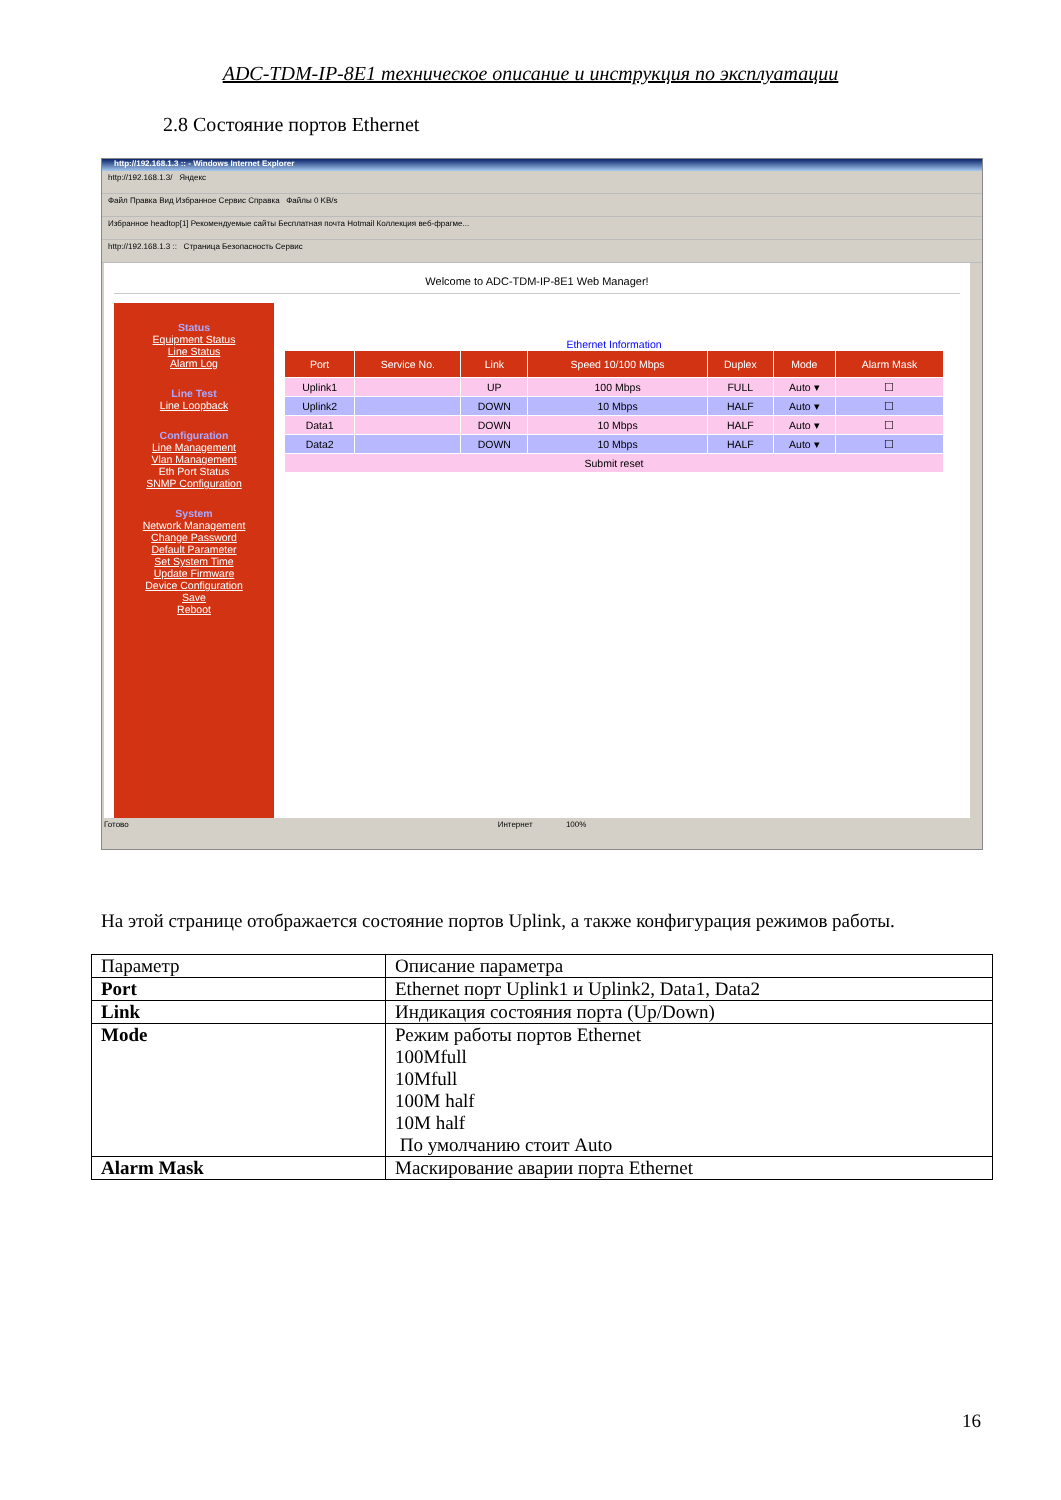ADC-TDM-IP-8E1 техническое описание и инструкция по эксплуатации
2.8 Состояние портов Ethernet
http://192.168.1.3 :: - Windows Internet Explorer
http://192.168.1.3/ Яндекс
Файл Правка Вид Избранное Сервис Справка Файлы 0 KB/s
Избранное headtop[1] Рекомендуемые сайты Бесплатная почта Hotmail Коллекция веб-фрагме...
http://192.168.1.3 :: Страница Безопасность Сервис
Welcome to ADC-TDM-IP-8E1 Web Manager!
Status
Equipment Status
Line Status
Alarm Log
Line Test
Line Loopback
Configuration
Line Management
Vlan Management
Eth Port Status
SNMP Configuration
System
Network Management
Change Password
Default Parameter
Set System Time
Update Firmware
Device Configuration
Save
Reboot
Ethernet Information
| Port | Service No. | Link | Speed 10/100 Mbps | Duplex | Mode | Alarm Mask |
| --- | --- | --- | --- | --- | --- | --- |
| Uplink1 | | UP | 100 Mbps | FULL | Auto ▾ | ☐ |
| Uplink2 | | DOWN | 10 Mbps | HALF | Auto ▾ | ☐ |
| Data1 | | DOWN | 10 Mbps | HALF | Auto ▾ | ☐ |
| Data2 | | DOWN | 10 Mbps | HALF | Auto ▾ | ☐ |
| Submit reset | | | | | | |
Готово Интернет 100%
На этой странице отображается состояние портов Uplink, а также конфигурация режимов работы.
| Параметр | Описание параметра |
| Port | Ethernet порт Uplink1 и Uplink2, Data1, Data2 |
| Link | Индикация состояния порта (Up/Down) |
| Mode | Режим работы портов Ethernet 100Mfull 10Mfull 100M half 10M half По умолчанию стоит Auto |
| Alarm Mask | Маскирование аварии порта Ethernet |
16